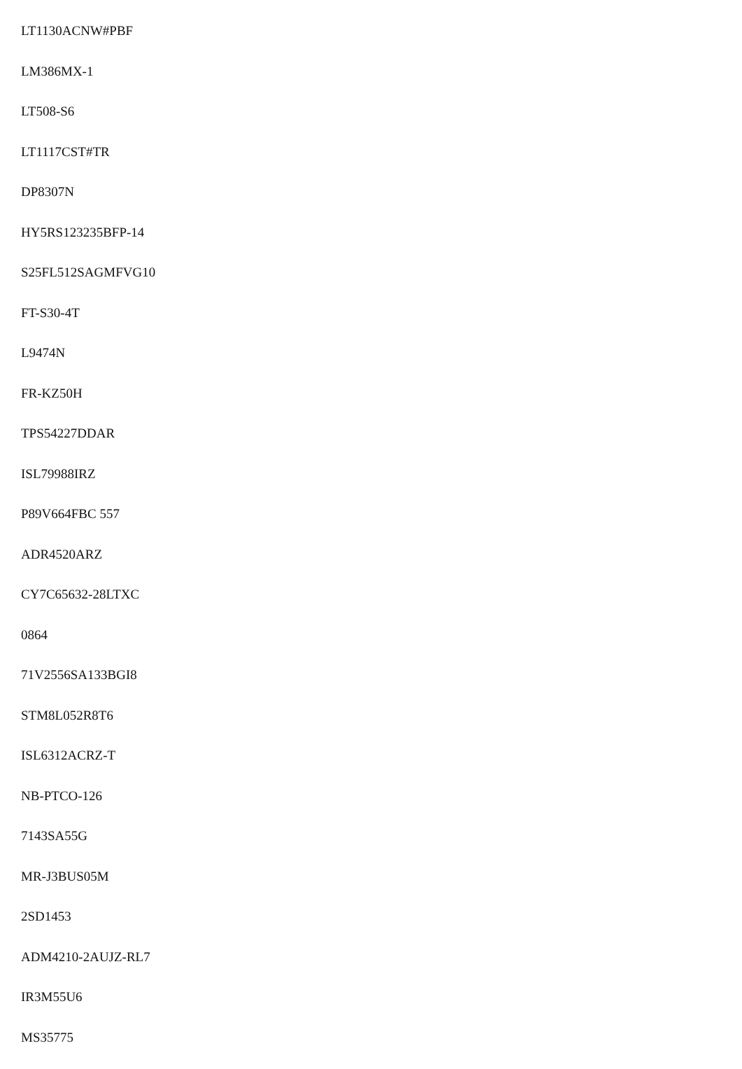LT1130ACNW#PBF
LM386MX-1
LT508-S6
LT1117CST#TR
DP8307N
HY5RS123235BFP-14
S25FL512SAGMFVG10
FT-S30-4T
L9474N
FR-KZ50H
TPS54227DDAR
ISL79988IRZ
P89V664FBC 557
ADR4520ARZ
CY7C65632-28LTXC
0864
71V2556SA133BGI8
STM8L052R8T6
ISL6312ACRZ-T
NB-PTCO-126
7143SA55G
MR-J3BUS05M
2SD1453
ADM4210-2AUJZ-RL7
IR3M55U6
MS35775